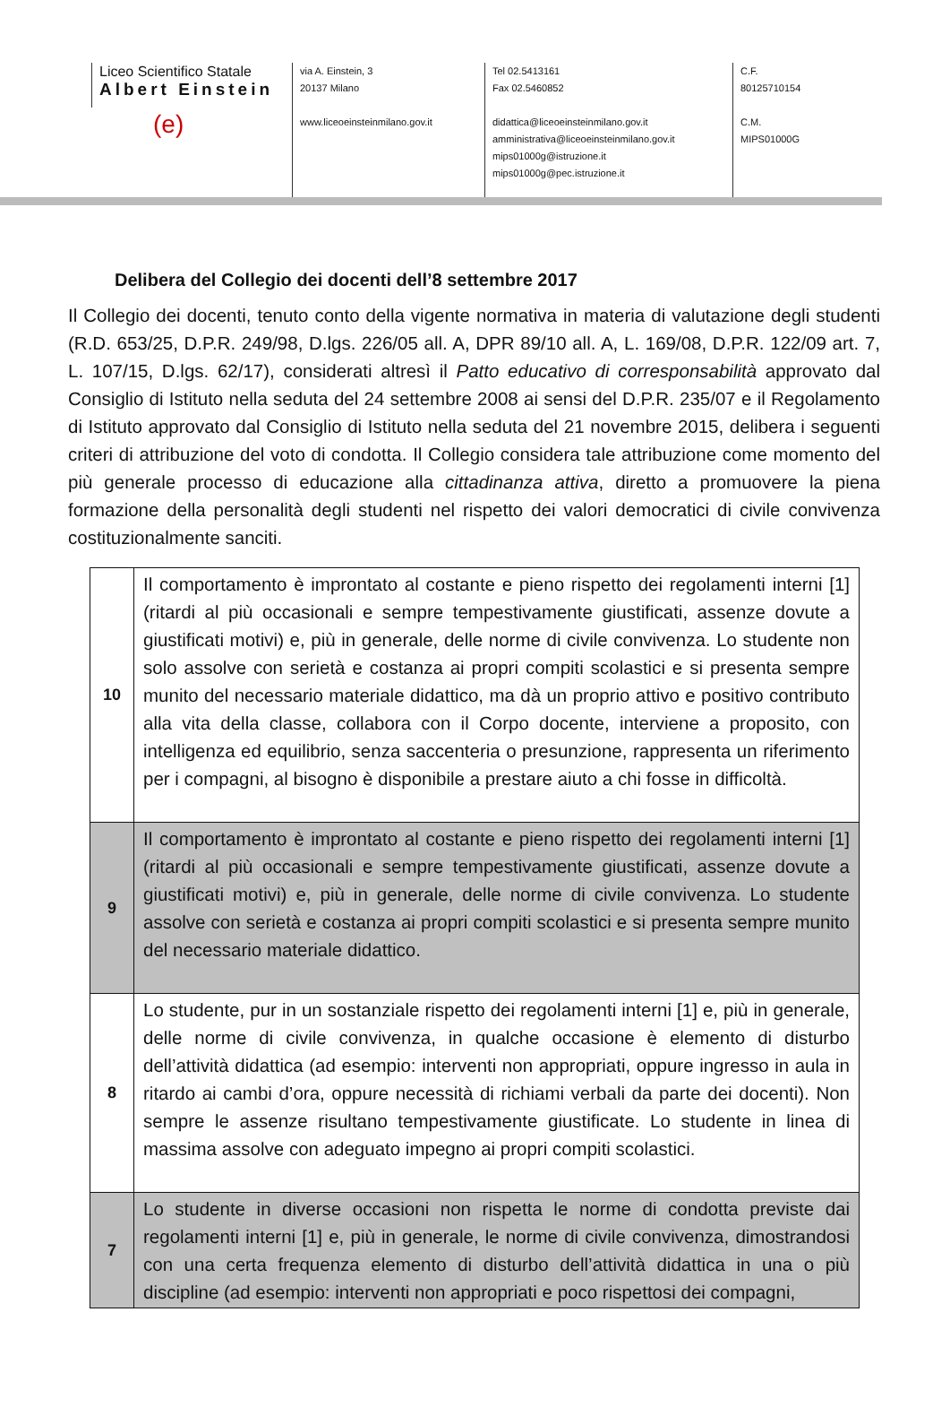Liceo Scientifico Statale
Albert Einstein
(e)
via A. Einstein, 3
20137 Milano
www.liceoeinsteinmilano.gov.it
Tel 02.5413161
Fax 02.5460852
didattica@liceoeinsteinmilano.gov.it
amministrativa@liceoeinsteinmilano.gov.it
mips01000g@istruzione.it
mips01000g@pec.istruzione.it
C.F.
80125710154
C.M.
MIPS01000G
Delibera del Collegio dei docenti dell’8 settembre 2017
Il Collegio dei docenti, tenuto conto della vigente normativa in materia di valutazione degli studenti (R.D. 653/25, D.P.R. 249/98, D.lgs. 226/05 all. A, DPR 89/10 all. A, L. 169/08, D.P.R. 122/09 art. 7, L. 107/15, D.lgs. 62/17), considerati altresì il Patto educativo di corresponsabilità approvato dal Consiglio di Istituto nella seduta del 24 settembre 2008 ai sensi del D.P.R. 235/07 e il Regolamento di Istituto approvato dal Consiglio di Istituto nella seduta del 21 novembre 2015, delibera i seguenti criteri di attribuzione del voto di condotta. Il Collegio considera tale attribuzione come momento del più generale processo di educazione alla cittadinanza attiva, diretto a promuovere la piena formazione della personalità degli studenti nel rispetto dei valori democratici di civile convivenza costituzionalmente sanciti.
| 10 | Il comportamento è improntato al costante e pieno rispetto dei regolamenti interni [1] (ritardi al più occasionali e sempre tempestivamente giustificati, assenze dovute a giustificati motivi) e, più in generale, delle norme di civile convivenza. Lo studente non solo assolve con serietà e costanza ai propri compiti scolastici e si presenta sempre munito del necessario materiale didattico, ma dà un proprio attivo e positivo contributo alla vita della classe, collabora con il Corpo docente, interviene a proposito, con intelligenza ed equilibrio, senza saccenteria o presunzione, rappresenta un riferimento per i compagni, al bisogno è disponibile a prestare aiuto a chi fosse in difficoltà. |
| 9 | Il comportamento è improntato al costante e pieno rispetto dei regolamenti interni [1] (ritardi al più occasionali e sempre tempestivamente giustificati, assenze dovute a giustificati motivi) e, più in generale, delle norme di civile convivenza. Lo studente assolve con serietà e costanza ai propri compiti scolastici e si presenta sempre munito del necessario materiale didattico. |
| 8 | Lo studente, pur in un sostanziale rispetto dei regolamenti interni [1] e, più in generale, delle norme di civile convivenza, in qualche occasione è elemento di disturbo dell’attività didattica (ad esempio: interventi non appropriati, oppure ingresso in aula in ritardo ai cambi d’ora, oppure necessità di richiami verbali da parte dei docenti). Non sempre le assenze risultano tempestivamente giustificate. Lo studente in linea di massima assolve con adeguato impegno ai propri compiti scolastici. |
| 7 | Lo studente in diverse occasioni non rispetta le norme di condotta previste dai regolamenti interni [1] e, più in generale, le norme di civile convivenza, dimostrandosi con una certa frequenza elemento di disturbo dell’attività didattica in una o più discipline (ad esempio: interventi non appropriati e poco rispettosi dei compagni, |